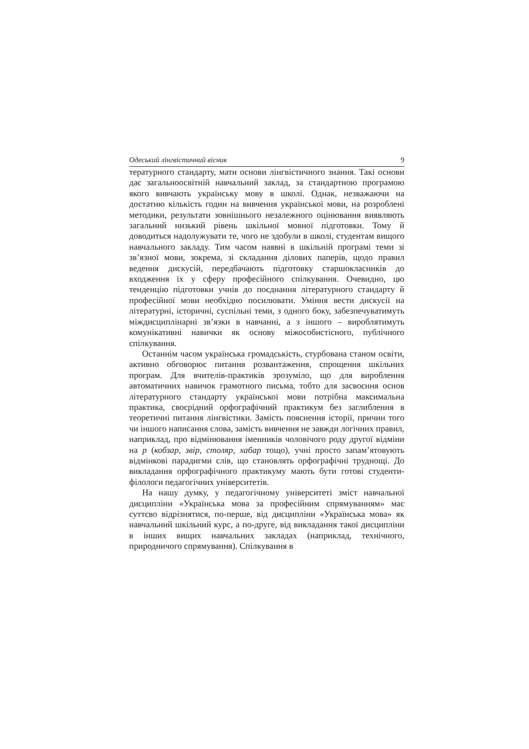Одеський лінгвістичний вісник 9
тературного стандарту, мати основи лінгвістичного знання. Такі основи дає загальноосвітній навчальний заклад, за стандартною програмою якого вивчають українську мову в школі. Однак, незважаючи на достатню кількість годин на вивчення української мови, на розроблені методики, результати зовнішнього незалежного оцінювання виявляють загальний низький рівень шкільної мовної підготовки. Тому й доводиться надолужувати те, чого не здобули в школі, студентам вищого навчального закладу. Тим часом наявні в шкільній програмі теми зі зв’язної мови, зокрема, зі складання ділових паперів, щодо правил ведення дискусій, передбачають підготовку старшокласників до входження їх у сферу професійного спілкування. Очевидно, цю тенденцію підготовки учнів до поєднання літературного стандарту й професійної мови необхідно посилювати. Уміння вести дискусії на літературні, історичні, суспільні теми, з одного боку, забезпечуватимуть міждисциплінарні зв’язки в навчанні, а з іншого – вироблятимуть комунікативні навички як основу міжособистісного, публічного спілкування.
Останнім часом українська громадськість, стурбована станом освіти, активно обговорює питання розвантаження, спрощення шкільних програм. Для вчителів-практиків зрозуміло, що для вироблення автоматичних навичок грамотного письма, тобто для засвоєння основ літературного стандарту української мови потрібна максимальна практика, своєрідний орфографічний практикум без заглиблення в теоретичні питання лінгвістики. Замість пояснення історії, причин того чи іншого написання слова, замість вивчення не завжди логічних правил, наприклад, про відмінювання іменників чоловічого роду другої відміни на р (кобзар, звір, столяр, хабар тощо), учні просто запам’ятовують відмінкові парадигми слів, що становлять орфографічні труднощі. До викладання орфографічного практикуму мають бути готові студенти-філологи педагогічних університетів.
На нашу думку, у педагогічному університеті зміст навчальної дисципліни «Українська мова за професійним спрямуванням» має суттєво відрізнятися, по-перше, від дисципліни «Українська мова» як навчальний шкільний курс, а по-друге, від викладання такої дисципліни в інших вищих навчальних закладах (наприклад, технічного, природничого спрямування). Спілкування в